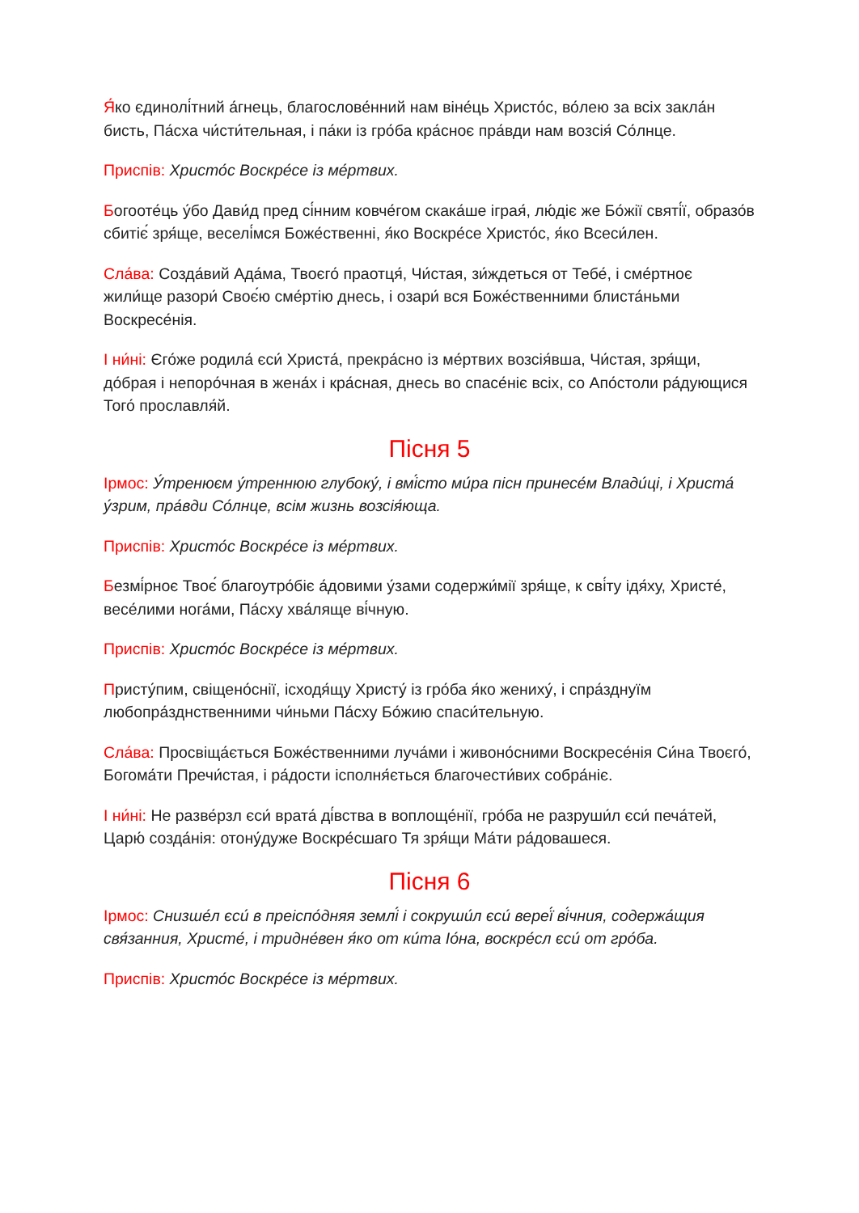Я́ко єдинолі́тний а́гнець, благослове́нний нам віне́ць Христо́с, во́лею за всіх закла́н бисть, Па́сха чи́сти́тельная, і па́ки із гро́ба кра́сноє пра́вди нам возсія́ Со́лнце.
Приспів: Христо́с Воскре́се із ме́ртвих.
Богооте́ць у́бо Дави́д пред сі́нним ковче́гом скака́ше іграя́, лю́діє же Бо́жії святі́ї, образо́в сбитіє́ зря́ще, веселі́мся Боже́ственні, я́ко Воскре́се Христо́с, я́ко Всеси́лен.
Сла́ва: Созда́вий Ада́ма, Твоєго́ праотця́, Чи́стая, зи́ждеться от Тебе́, і сме́ртноє жили́ще разори́ Своє́ю сме́ртію днесь, і озари́ вся Боже́ственними блиста́ньми Воскресе́нія.
І ни́ні: Єго́же родила́ єси́ Христа́, прекра́сно із ме́ртвих возсія́вша, Чи́стая, зря́щи, до́брая і непоро́чная в жена́х і кра́сная, днесь во спасе́ніє всіх, со Апо́столи ра́дующися Того́ прославля́й.
Пісня 5
Ірмос: У́тренюєм у́треннюю глубоку́, і вмі́сто ми́ра пісн принесе́м Влади́ці, і Христа́ у́зрим, пра́вди Со́лнце, всім жизнь возсія́юща.
Приспів: Христо́с Воскре́се із ме́ртвих.
Безмі́рноє Твоє́ благоутро́біє а́довими у́зами содержи́мії зря́ще, к сві́ту ідя́ху, Христе́, весе́лими нога́ми, Па́сху хва́ляще ві́чную.
Приспів: Христо́с Воскре́се із ме́ртвих.
Присту́пим, свіщено́снії, ісходя́щу Христу́ із гро́ба я́ко жениху́, і спра́зднуїм любопра́зднственними чи́ньми Па́сху Бо́жию спаси́тельную.
Сла́ва: Просвіща́ється Боже́ственними луча́ми і живоно́сними Воскресе́нія Си́на Твоєго́, Богома́ти Пречи́стая, і ра́дости ісполня́ється благочести́вих собра́ніє.
І ни́ні: Не разве́рзл єси́ врата́ ді́вства в воплоще́нії, гро́ба не разруши́л єси́ печа́тей, Царю́ созда́нія: отону́дуже Воскре́сшаго Тя зря́щи Ма́ти ра́довашеся.
Пісня 6
Ірмос: Снизше́л єси́ в преіспо́дняя землі́ і сокруши́л єси́ вереї́ ві́чния, содержа́щия свя́занния, Христе́, і тридне́вен я́ко от ки́та Іо́на, воскре́сл єси́ от гро́ба.
Приспів: Христо́с Воскре́се із ме́ртвих.